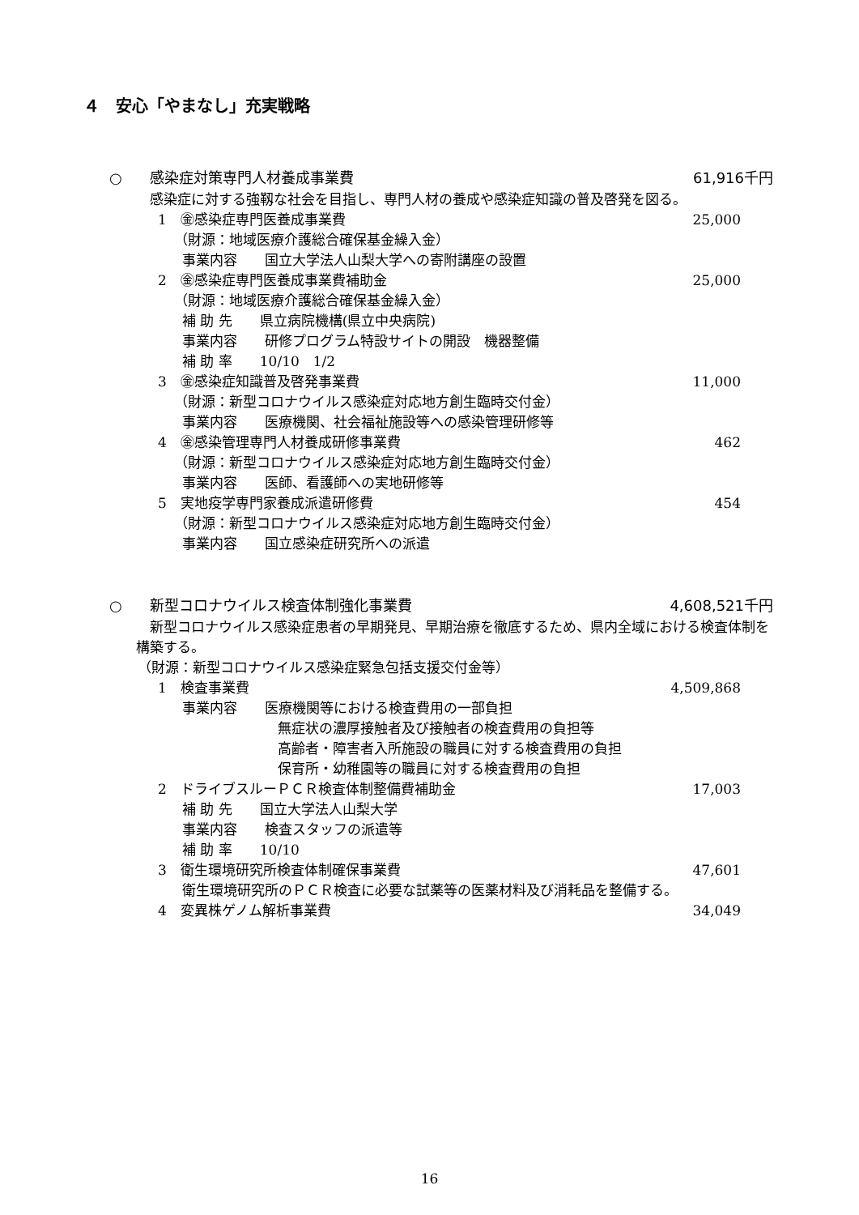４　安心「やまなし」充実戦略
○ 感染症対策専門人材養成事業費 61,916千円
感染症に対する強靱な社会を目指し、専門人材の養成や感染症知識の普及啓発を図る。
1　㊎感染症専門医養成事業費 25,000
（財源：地域医療介護総合確保基金繰入金）
事業内容　　国立大学法人山梨大学への寄附講座の設置
2　㊎感染症専門医養成事業費補助金 25,000
（財源：地域医療介護総合確保基金繰入金）
補 助 先　　県立病院機構(県立中央病院)
事業内容　　研修プログラム特設サイトの開設　機器整備
補 助 率　　10/10　1/2
3　㊎感染症知識普及啓発事業費 11,000
（財源：新型コロナウイルス感染症対応地方創生臨時交付金）
事業内容　　医療機関、社会福祉施設等への感染管理研修等
4　㊎感染管理専門人材養成研修事業費 462
（財源：新型コロナウイルス感染症対応地方創生臨時交付金）
事業内容　　医師、看護師への実地研修等
5　実地疫学専門家養成派遣研修費 454
（財源：新型コロナウイルス感染症対応地方創生臨時交付金）
事業内容　　国立感染症研究所への派遣
○ 新型コロナウイルス検査体制強化事業費 4,608,521千円
　新型コロナウイルス感染症患者の早期発見、早期治療を徹底するため、県内全域における検査体制を構築する。
（財源：新型コロナウイルス感染症緊急包括支援交付金等）
1　検査事業費 4,509,868
事業内容　　医療機関等における検査費用の一部負担
無症状の濃厚接触者及び接触者の検査費用の負担等
高齢者・障害者入所施設の職員に対する検査費用の負担
保育所・幼稚園等の職員に対する検査費用の負担
2　ドライブスルーＰＣＲ検査体制整備費補助金 17,003
補 助 先　　国立大学法人山梨大学
事業内容　　検査スタッフの派遣等
補 助 率　　10/10
3　衛生環境研究所検査体制確保事業費 47,601
衛生環境研究所のＰＣＲ検査に必要な試薬等の医薬材料及び消耗品を整備する。
4　変異株ゲノム解析事業費 34,049
16